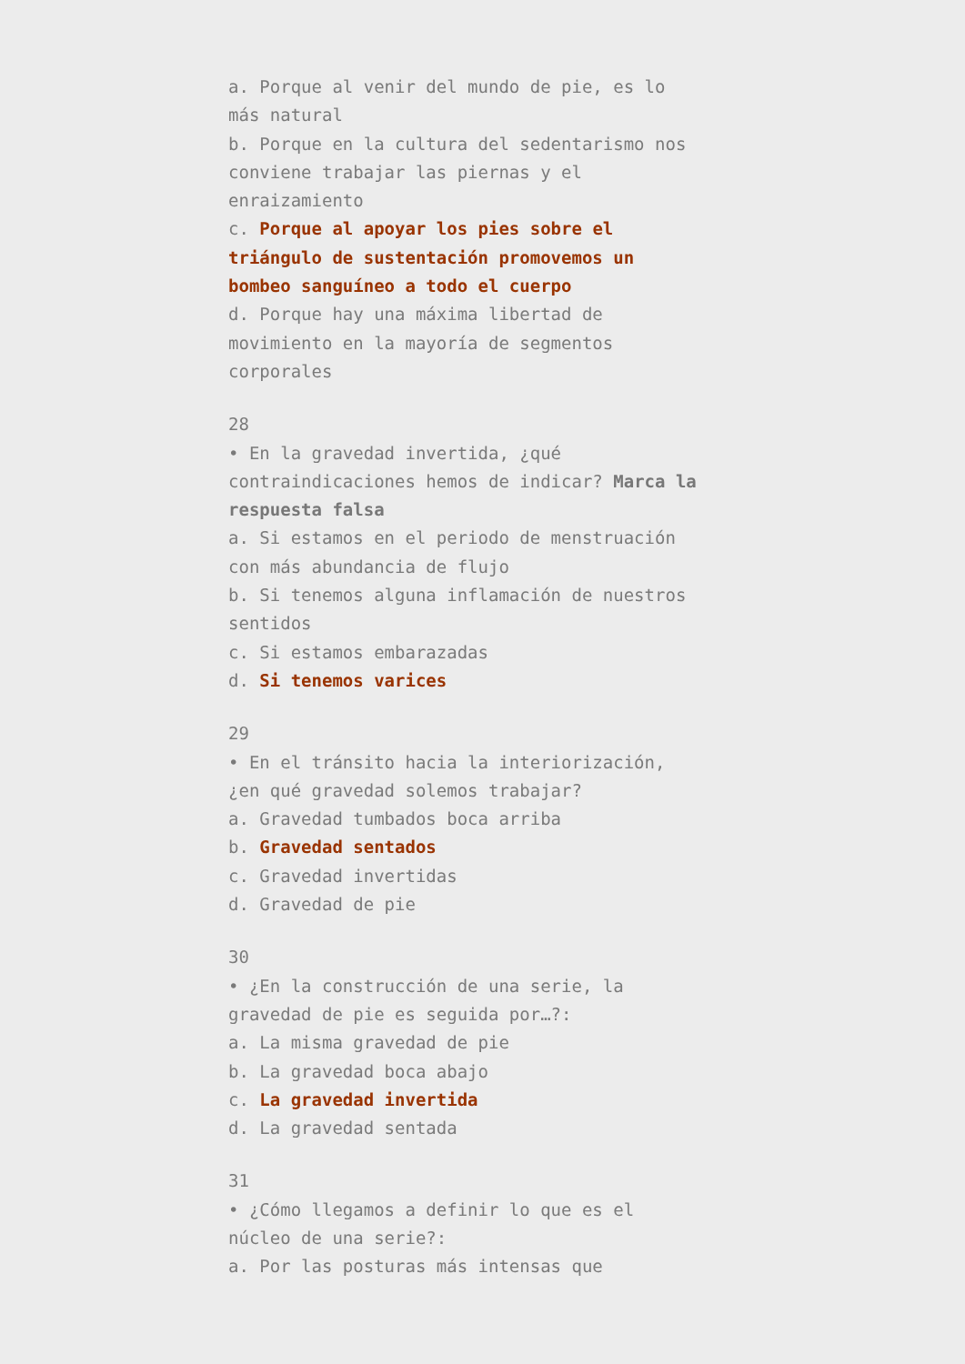a. Porque al venir del mundo de pie, es lo más natural
b. Porque en la cultura del sedentarismo nos conviene trabajar las piernas y el enraizamiento
c. Porque al apoyar los pies sobre el triángulo de sustentación promovemos un bombeo sanguíneo a todo el cuerpo
d. Porque hay una máxima libertad de movimiento en la mayoría de segmentos corporales
28
• En la gravedad invertida, ¿qué contraindicaciones hemos de indicar? Marca la respuesta falsa
a. Si estamos en el periodo de menstruación con más abundancia de flujo
b. Si tenemos alguna inflamación de nuestros sentidos
c. Si estamos embarazadas
d. Si tenemos varices
29
• En el tránsito hacia la interiorización, ¿en qué gravedad solemos trabajar?
a. Gravedad tumbados boca arriba
b. Gravedad sentados
c. Gravedad invertidas
d. Gravedad de pie
30
• ¿En la construcción de una serie, la gravedad de pie es seguida por…?:
a. La misma gravedad de pie
b. La gravedad boca abajo
c. La gravedad invertida
d. La gravedad sentada
31
• ¿Cómo llegamos a definir lo que es el núcleo de una serie?:
a. Por las posturas más intensas que